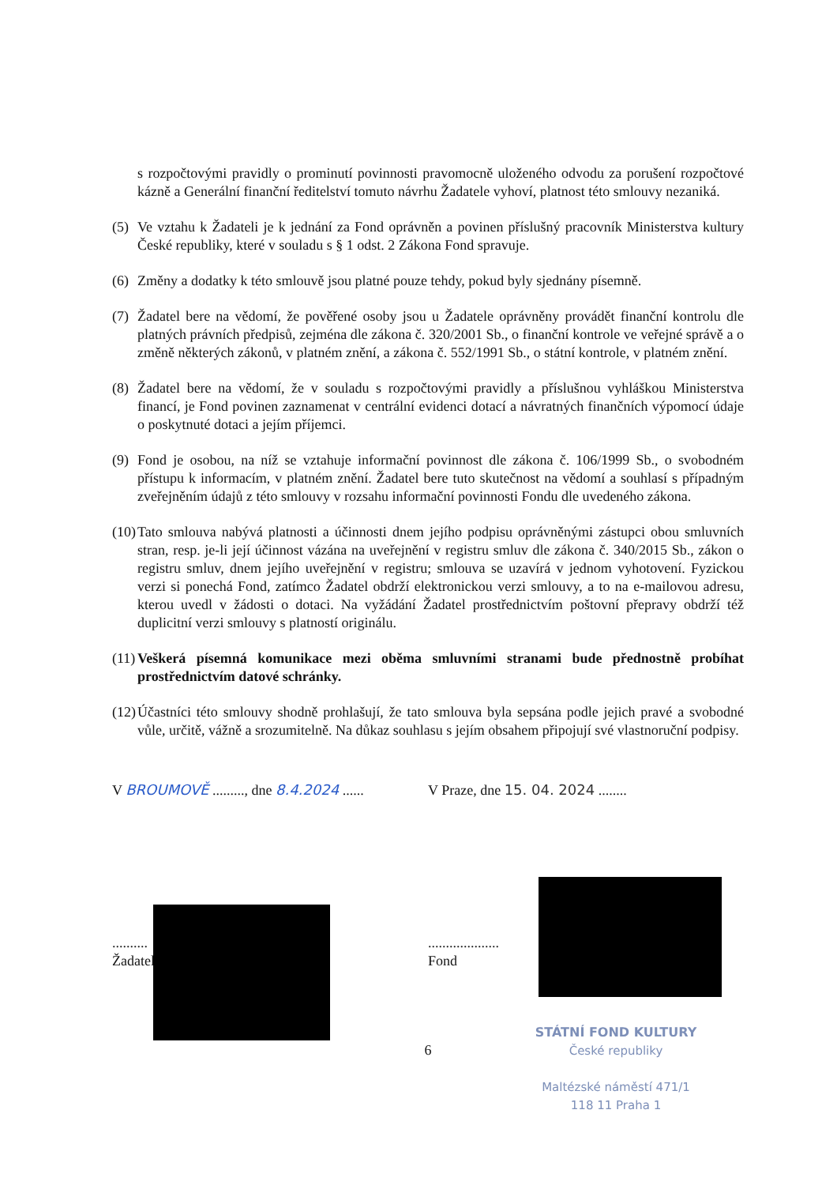s rozpočtovými pravidly o prominutí povinnosti pravomocně uloženého odvodu za porušení rozpočtové kázně a Generální finanční ředitelství tomuto návrhu Žadatele vyhoví, platnost této smlouvy nezaniká.
(5)
Ve vztahu k Žadateli je k jednání za Fond oprávněn a povinen příslušný pracovník Ministerstva kultury České republiky, které v souladu s § 1 odst. 2 Zákona Fond spravuje.
(6)
Změny a dodatky k této smlouvě jsou platné pouze tehdy, pokud byly sjednány písemně.
(7)
Žadatel bere na vědomí, že pověřené osoby jsou u Žadatele oprávněny provádět finanční kontrolu dle platných právních předpisů, zejména dle zákona č. 320/2001 Sb., o finanční kontrole ve veřejné správě a o změně některých zákonů, v platném znění, a zákona č. 552/1991 Sb., o státní kontrole, v platném znění.
(8)
Žadatel bere na vědomí, že v souladu s rozpočtovými pravidly a příslušnou vyhláškou Ministerstva financí, je Fond povinen zaznamenat v centrální evidenci dotací a návratných finančních výpomocí údaje o poskytnuté dotaci a jejím příjemci.
(9)
Fond je osobou, na níž se vztahuje informační povinnost dle zákona č. 106/1999 Sb., o svobodném přístupu k informacím, v platném znění. Žadatel bere tuto skutečnost na vědomí a souhlasí s případným zveřejněním údajů z této smlouvy v rozsahu informační povinnosti Fondu dle uvedeného zákona.
(10)
Tato smlouva nabývá platnosti a účinnosti dnem jejího podpisu oprávněnými zástupci obou smluvních stran, resp. je-li její účinnost vázána na uveřejnění v registru smluv dle zákona č. 340/2015 Sb., zákon o registru smluv, dnem jejího uveřejnění v registru; smlouva se uzavírá v jednom vyhotovení. Fyzickou verzi si ponechá Fond, zatímco Žadatel obdrží elektronickou verzi smlouvy, a to na e-mailovou adresu, kterou uvedl v žádosti o dotaci. Na vyžádání Žadatel prostřednictvím poštovní přepravy obdrží též duplicitní verzi smlouvy s platností originálu.
(11)
Veškerá písemná komunikace mezi oběma smluvními stranami bude přednostně probíhat prostřednictvím datové schránky.
(12)
Účastníci této smlouvy shodně prohlašují, že tato smlouva byla sepsána podle jejich pravé a svobodné vůle, určitě, vážně a srozumitelně. Na důkaz souhlasu s jejím obsahem připojují své vlastnoruční podpisy.
V BROUMOVĚ ........., dne 8.4.2024 ......
V Praze, dne 15. 04. 2024 ........
..........
Žadatel
....................
Fond
6
STÁTNÍ FOND KULTURY
České republiky
Maltézské náměstí 471/1
118 11 Praha 1